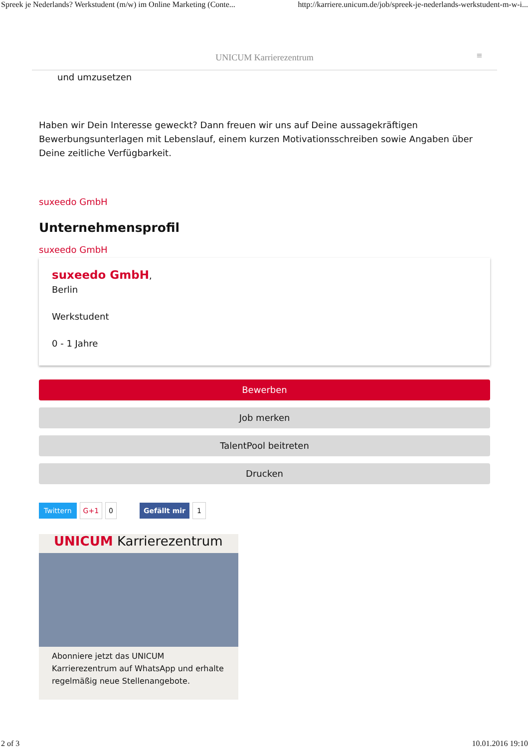Spreek je Nederlands? Werkstudent (m/w) im Online Marketing (Conte... http://karriere.unicum.de/job/spreek-je-nederlands-werkstudent-m-w-i...
UNICUM Karrierezentrum ≡
und umzusetzen
Haben wir Dein Interesse geweckt? Dann freuen wir uns auf Deine aussagekräftigen Bewerbungsunterlagen mit Lebenslauf, einem kurzen Motivationsschreiben sowie Angaben über Deine zeitliche Verfügbarkeit.
suxeedo GmbH
Unternehmensprofil
suxeedo GmbH
suxeedo GmbH,
Berlin
Werkstudent
0 - 1 Jahre
Bewerben
Job merken
TalentPool beitreten
Drucken
Twittern G+1 0 Gefällt mir 1
UNICUM Karrierezentrum
Abonniere jetzt das UNICUM Karrierezentrum auf WhatsApp und erhalte regelmäßig neue Stellenangebote.
2 of 3 10.01.2016 19:10